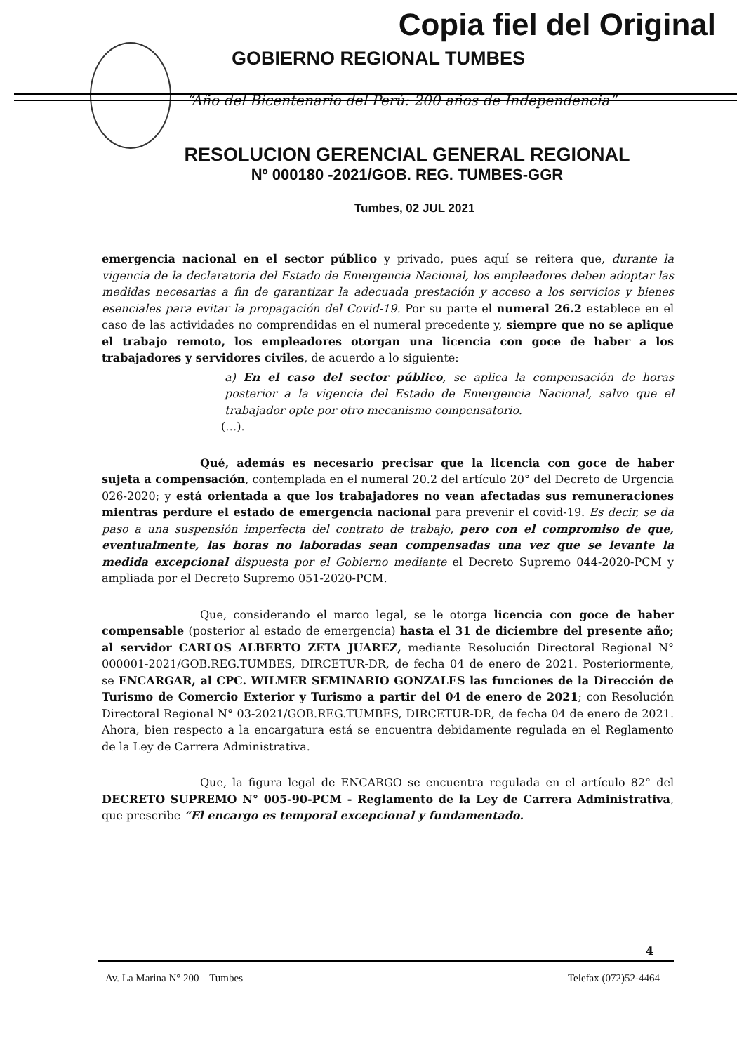Copia fiel del Original
GOBIERNO REGIONAL TUMBES
“Año del Bicentenario del Perú: 200 años de Independencia”
RESOLUCION GERENCIAL GENERAL REGIONAL
Nº 000180 -2021/GOB. REG. TUMBES-GGR
Tumbes, 02 JUL 2021
emergencia nacional en el sector público y privado, pues aquí se reitera que, durante la vigencia de la declaratoria del Estado de Emergencia Nacional, los empleadores deben adoptar las medidas necesarias a fin de garantizar la adecuada prestación y acceso a los servicios y bienes esenciales para evitar la propagación del Covid-19. Por su parte el numeral 26.2 establece en el caso de las actividades no comprendidas en el numeral precedente y, siempre que no se aplique el trabajo remoto, los empleadores otorgan una licencia con goce de haber a los trabajadores y servidores civiles, de acuerdo a lo siguiente:
a) En el caso del sector público, se aplica la compensación de horas posterior a la vigencia del Estado de Emergencia Nacional, salvo que el trabajador opte por otro mecanismo compensatorio.
(…).
Qué, además es necesario precisar que la licencia con goce de haber sujeta a compensación, contemplada en el numeral 20.2 del artículo 20° del Decreto de Urgencia 026-2020; y está orientada a que los trabajadores no vean afectadas sus remuneraciones mientras perdure el estado de emergencia nacional para prevenir el covid-19. Es decir, se da paso a una suspensión imperfecta del contrato de trabajo, pero con el compromiso de que, eventualmente, las horas no laboradas sean compensadas una vez que se levante la medida excepcional dispuesta por el Gobierno mediante el Decreto Supremo 044-2020-PCM y ampliada por el Decreto Supremo 051-2020-PCM.
Que, considerando el marco legal, se le otorga licencia con goce de haber compensable (posterior al estado de emergencia) hasta el 31 de diciembre del presente año; al servidor CARLOS ALBERTO ZETA JUAREZ, mediante Resolución Directoral Regional N° 000001-2021/GOB.REG.TUMBES, DIRCETUR-DR, de fecha 04 de enero de 2021. Posteriormente, se ENCARGAR, al CPC. WILMER SEMINARIO GONZALES las funciones de la Dirección de Turismo de Comercio Exterior y Turismo a partir del 04 de enero de 2021; con Resolución Directoral Regional N° 03-2021/GOB.REG.TUMBES, DIRCETUR-DR, de fecha 04 de enero de 2021. Ahora, bien respecto a la encargatura está se encuentra debidamente regulada en el Reglamento de la Ley de Carrera Administrativa.
Que, la figura legal de ENCARGO se encuentra regulada en el artículo 82° del DECRETO SUPREMO N° 005-90-PCM - Reglamento de la Ley de Carrera Administrativa, que prescribe “El encargo es temporal excepcional y fundamentado.
4
Av. La Marina N° 200 – Tumbes Telefax (072)52-4464